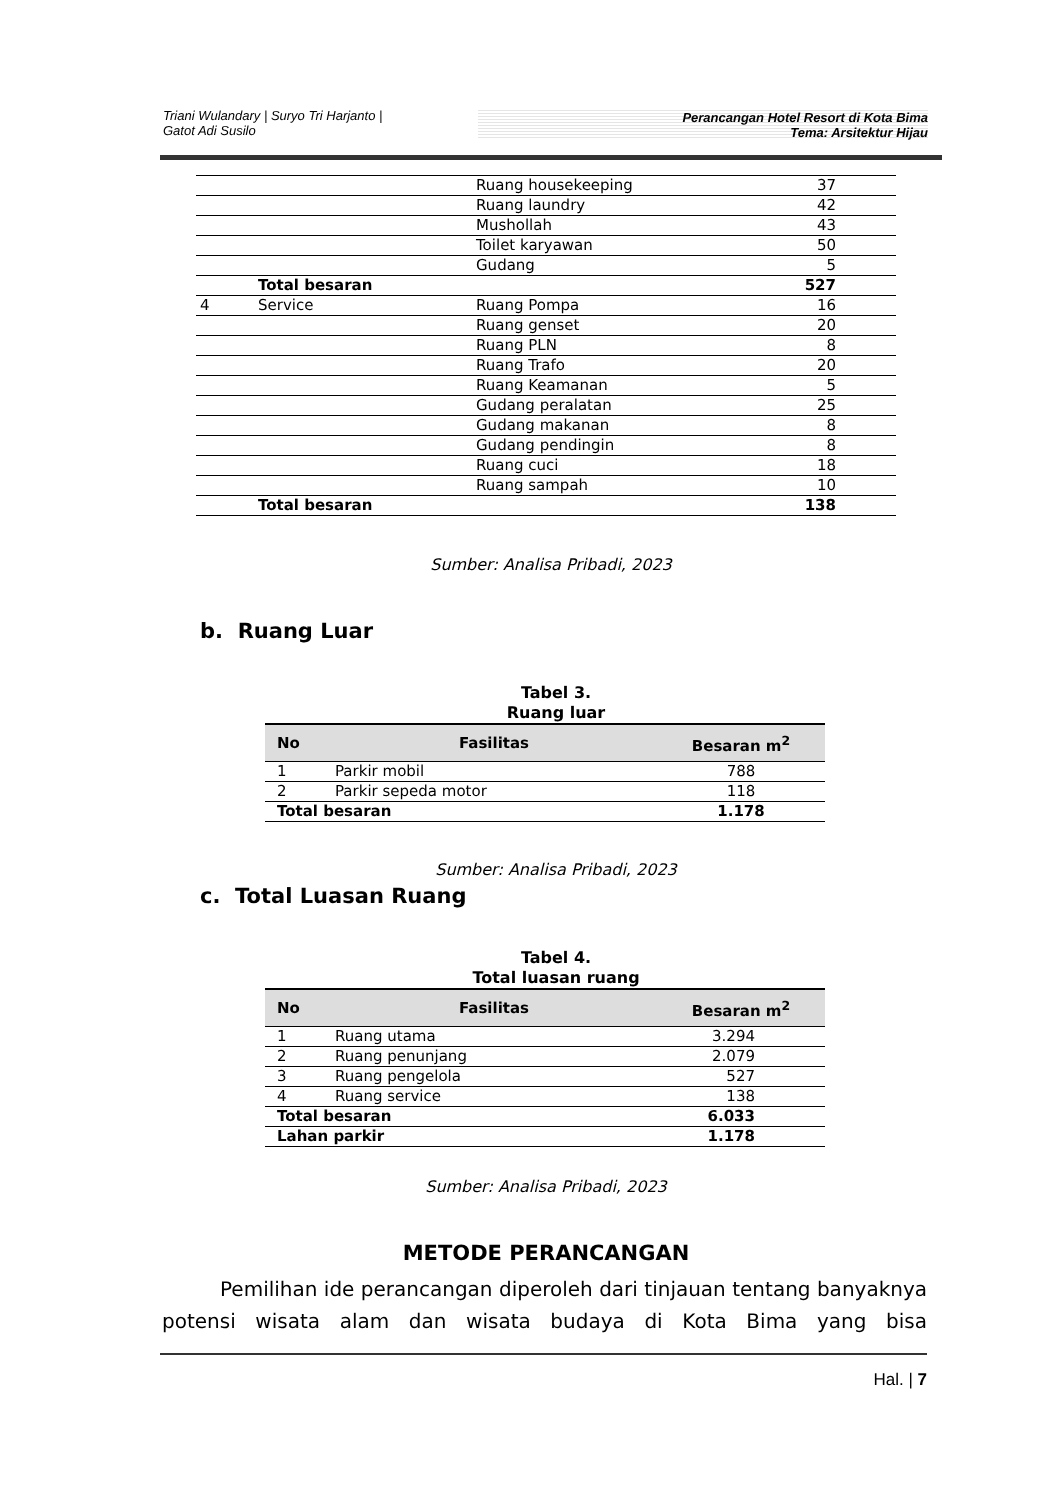Triani Wulandary | Suryo Tri Harjanto |
Gatot Adi Susilo
Perancangan Hotel Resort di Kota Bima
Tema: Arsitektur Hijau
| | | Ruang housekeeping | 37 |
| | | Ruang laundry | 42 |
| | | Mushollah | 43 |
| | | Toilet karyawan | 50 |
| | | Gudang | 5 |
| | Total besaran | | 527 |
| 4 | Service | Ruang Pompa | 16 |
| | | Ruang genset | 20 |
| | | Ruang PLN | 8 |
| | | Ruang Trafo | 20 |
| | | Ruang Keamanan | 5 |
| | | Gudang peralatan | 25 |
| | | Gudang makanan | 8 |
| | | Gudang pendingin | 8 |
| | | Ruang cuci | 18 |
| | | Ruang sampah | 10 |
| | Total besaran | | 138 |
Sumber: Analisa Pribadi, 2023
b. Ruang Luar
Tabel 3.
Ruang luar
| No | Fasilitas | Besaran m<sup>2</sup> |
| --- | --- | --- |
| 1 | Parkir mobil | 788 |
| 2 | Parkir sepeda motor | 118 |
| Total besaran | | 1.178 |
Sumber: Analisa Pribadi, 2023
c. Total Luasan Ruang
Tabel 4.
Total luasan ruang
| No | Fasilitas | Besaran m<sup>2</sup> |
| --- | --- | --- |
| 1 | Ruang utama | 3.294 |
| 2 | Ruang penunjang | 2.079 |
| 3 | Ruang pengelola | 527 |
| 4 | Ruang service | 138 |
| Total besaran | | 6.033 |
| Lahan parkir | | 1.178 |
Sumber: Analisa Pribadi, 2023
METODE PERANCANGAN
Pemilihan ide perancangan diperoleh dari tinjauan tentang banyaknya potensi wisata alam dan wisata budaya di Kota Bima yang bisa
Hal. | 7